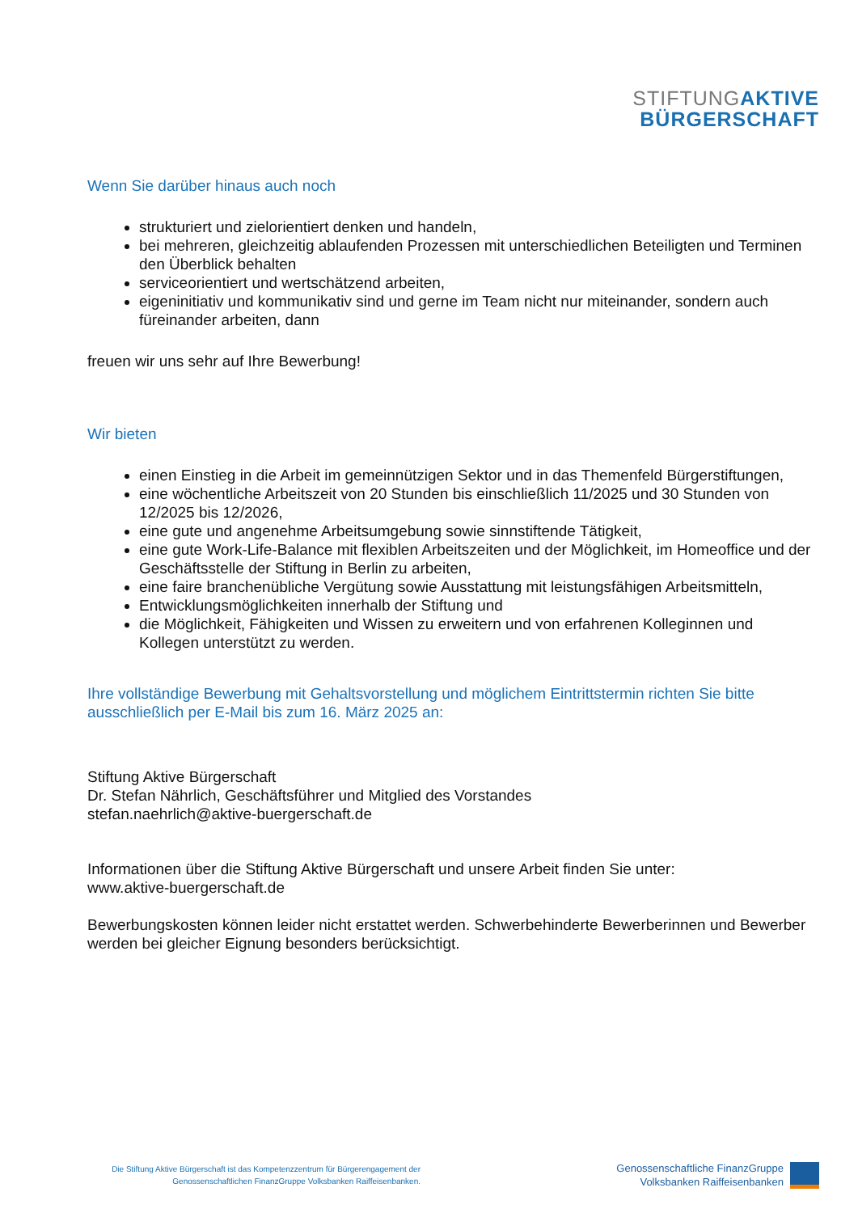STIFTUNG AKTIVE
BÜRGERSCHAFT
Wenn Sie darüber hinaus auch noch
strukturiert und zielorientiert denken und handeln,
bei mehreren, gleichzeitig ablaufenden Prozessen mit unterschiedlichen Beteiligten und Terminen den Überblick behalten
serviceorientiert und wertschätzend arbeiten,
eigeninitiativ und kommunikativ sind und gerne im Team nicht nur miteinander, sondern auch füreinander arbeiten, dann
freuen wir uns sehr auf Ihre Bewerbung!
Wir bieten
einen Einstieg in die Arbeit im gemeinnützigen Sektor und in das Themenfeld Bürgerstiftungen,
eine wöchentliche Arbeitszeit von 20 Stunden bis einschließlich 11/2025 und 30 Stunden von 12/2025 bis 12/2026,
eine gute und angenehme Arbeitsumgebung sowie sinnstiftende Tätigkeit,
eine gute Work-Life-Balance mit flexiblen Arbeitszeiten und der Möglichkeit, im Homeoffice und der Geschäftsstelle der Stiftung in Berlin zu arbeiten,
eine faire branchenübliche Vergütung sowie Ausstattung mit leistungsfähigen Arbeitsmitteln,
Entwicklungsmöglichkeiten innerhalb der Stiftung und
die Möglichkeit, Fähigkeiten und Wissen zu erweitern und von erfahrenen Kolleginnen und Kollegen unterstützt zu werden.
Ihre vollständige Bewerbung mit Gehaltsvorstellung und möglichem Eintrittstermin richten Sie bitte ausschließlich per E-Mail bis zum 16. März 2025 an:
Stiftung Aktive Bürgerschaft
Dr. Stefan Nährlich, Geschäftsführer und Mitglied des Vorstandes
stefan.naehrlich@aktive-buergerschaft.de
Informationen über die Stiftung Aktive Bürgerschaft und unsere Arbeit finden Sie unter:
www.aktive-buergerschaft.de
Bewerbungskosten können leider nicht erstattet werden. Schwerbehinderte Bewerberinnen und Bewerber werden bei gleicher Eignung besonders berücksichtigt.
Die Stiftung Aktive Bürgerschaft ist das Kompetenzzentrum für Bürgerengagement der
Genossenschaftlichen FinanzGruppe Volksbanken Raiffeisenbanken.
Genossenschaftliche FinanzGruppe
Volksbanken Raiffeisenbanken